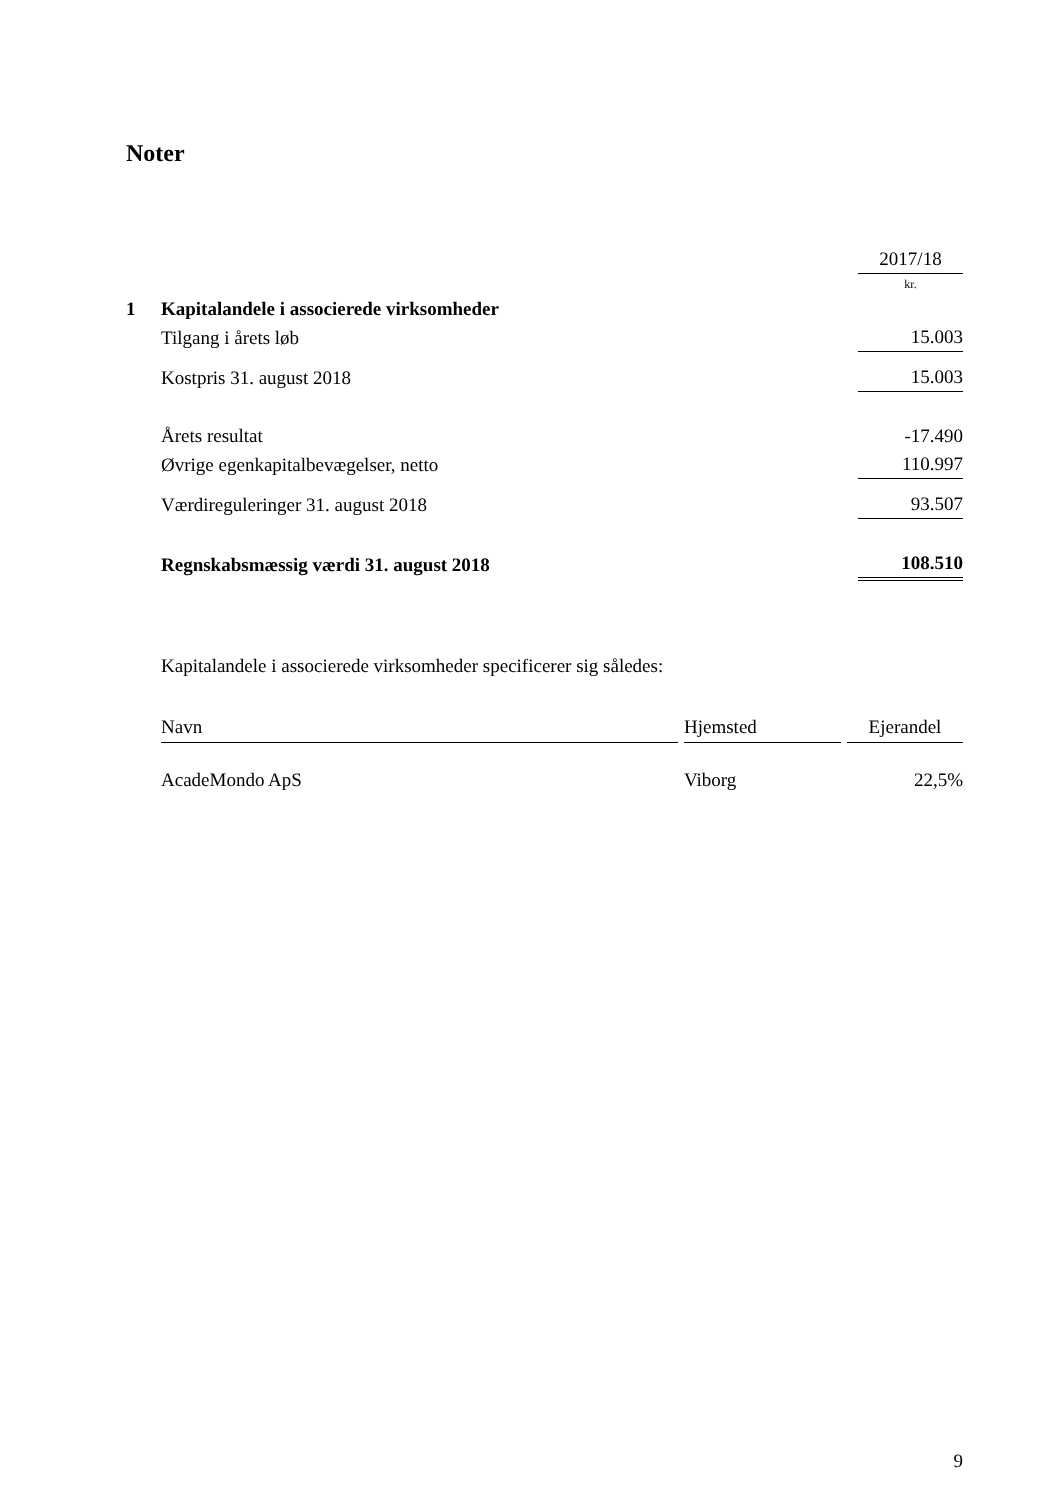Noter
| | | 2017/18 |
| | | kr. |
| 1 | Kapitalandele i associerede virksomheder | |
| | Tilgang i årets løb | 15.003 |
| | Kostpris 31. august 2018 | 15.003 |
| | Årets resultat | -17.490 |
| | Øvrige egenkapitalbevægelser, netto | 110.997 |
| | Værdireguleringer 31. august 2018 | 93.507 |
| | Regnskabsmæssig værdi 31. august 2018 | 108.510 |
Kapitalandele i associerede virksomheder specificerer sig således:
| Navn | | Hjemsted | | Ejerandel |
| --- | --- | --- | --- | --- |
| AcadeMondo ApS | | Viborg | | 22,5% |
9